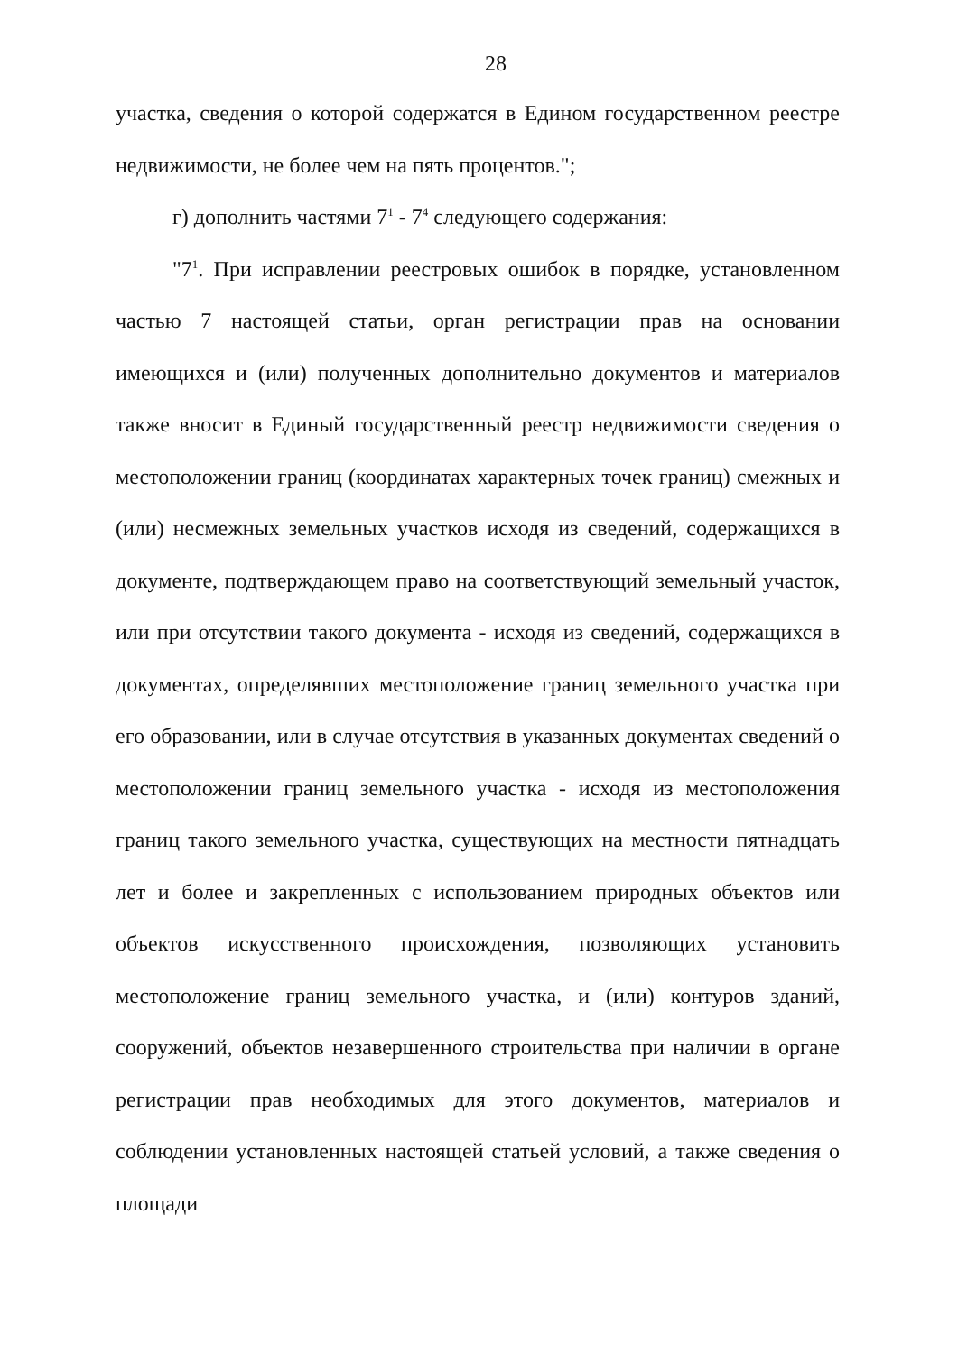28
участка, сведения о которой содержатся в Едином государственном реестре недвижимости, не более чем на пять процентов.";
г) дополнить частями 7<sup>1</sup> - 7<sup>4</sup> следующего содержания:
"7<sup>1</sup>. При исправлении реестровых ошибок в порядке, установленном частью 7 настоящей статьи, орган регистрации прав на основании имеющихся и (или) полученных дополнительно документов и материалов также вносит в Единый государственный реестр недвижимости сведения о местоположении границ (координатах характерных точек границ) смежных и (или) несмежных земельных участков исходя из сведений, содержащихся в документе, подтверждающем право на соответствующий земельный участок, или при отсутствии такого документа - исходя из сведений, содержащихся в документах, определявших местоположение границ земельного участка при его образовании, или в случае отсутствия в указанных документах сведений о местоположении границ земельного участка - исходя из местоположения границ такого земельного участка, существующих на местности пятнадцать лет и более и закрепленных с использованием природных объектов или объектов искусственного происхождения, позволяющих установить местоположение границ земельного участка, и (или) контуров зданий, сооружений, объектов незавершенного строительства при наличии в органе регистрации прав необходимых для этого документов, материалов и соблюдении установленных настоящей статьей условий, а также сведения о площади